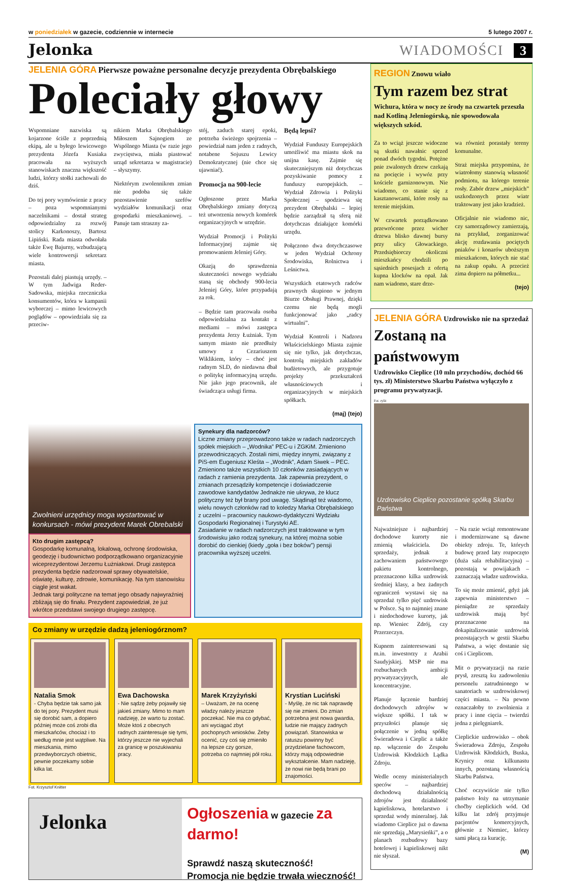w poniedziałek w gazecie, codziennie w internecie 5 lutego 2007 r.
Jelonka WIADOMOŚCI 3
JELENIA GÓRA Pierwsze poważne personalne decyzje prezydenta Obrębalskiego
Poleciały głowy
Wspomniane nazwiska są kojarzone ściśle z poprzednią ekipą, ale u byłego lewicowego prezydenta Józefa Kusiaka pracowała na wyższych stanowiskach znaczna większość ludzi, którzy stołki zachowali do dziś.
Do tej pory wymówienie z pracy – poza wspomnianymi naczelnikami – dostał strateg odpowiedzialny za rozwój stolicy Karkonoszy, Bartosz Lipiński. Rada miasta odwołała także Ewę Bajurny, wzbudzającą wiele kontrowersji sekretarz miasta.
Pozostali dalej piastują urzędy. – W tym Jadwiga Reder-Sadowska, miejska rzeczniczka konsumentów, która w kampanii wyborczej – mimo lewicowych poglądów – opowiedziała się za przeciw-
nikiem Marka Obrębalskiego Miłoszem Sajnogiem ze Wspólnego Miasta (w razie jego zwycięstwa, miała piastować urząd sekretarza w magistracie) – słyszymy.
Niektórym zwolennikom zmian nie podoba się także pozostawienie szefów wydziałów komunikacji oraz gospodarki mieszkaniowej. – Panuje tam straszny za-
stój, zaduch starej epoki, potrzeba świeżego spojrzenia – powiedział nam jeden z radnych, notabene Sojuszu Lewicy Demokratycznej (nie chce się ujawniać).
Promocja na 900-lecie
Ogłoszone przez Marka Obrębalskiego zmiany dotyczą też utworzenia nowych komórek organizacyjnych w urzędzie.
Wydział Promocji i Polityki Informacyjnej zajmie się promowaniem Jeleniej Góry.
Okazją do sprawdzenia skuteczności nowego wydziału staną się obchody 900-lecia Jeleniej Góry, które przypadają za rok.
– Będzie tam pracowała osoba odpowiedzialna za kontakt z mediami – mówi zastępca prezydenta Jerzy Łużniak. Tym samym miasto nie przedłuży umowy z Cezariuszem Wiklikiem, który – choć jest radnym SLD, do niedawna dbał o politykę informacyjną urzędu. Nie jako jego pracownik, ale świadcząca usługi firma.
Będą lepsi?
Wydział Funduszy Europejskich umożliwić ma miastu skok na unijna kasę. Zajmie się skuteczniejszym niż dotychczas pozyskiwanie pomocy z funduszy europejskich. – Wydział Zdrowia i Polityki Społecznej – spodziewa się prezydent Obrębalski – lepiej będzie zarządzał tą sferą niż dotychczas działające komórki urzędu.
Połączono dwa dotychczasowe w jeden Wydział Ochrony Środowiska, Rolnictwa i Leśnictwa.
Wszystkich etatowych radców prawnych skupiono w jednym Biurze Obsługi Prawnej, dzięki czemu nie będą mogli funkcjonować jako „radcy wirtualni”.
Wydział Kontroli i Nadzoru Właścicielskiego Miasta zajmie się nie tylko, jak dotychczas, kontrolą miejskich zakładów budżetowych, ale przygotuje projekty przekształceń własnościowych i organizacyjnych w miejskich spółkach.
(maj) (tejo)
Zwolnieni urzędnicy moga wystartować w konkursach - mówi prezydent Marek Obrebalski
Kto drugim zastępcą?
Gospodarkę komunalną, lokalową, ochronę środowiska, geodezję i budownictwo podporządkowano organizacyjnie wiceprezydentowi Jerzemu Łużniakowi. Drugi zastępca prezydenta będzie nadzorował sprawy obywatelskie, oświatę, kulturę, zdrowie, komunikację. Na tym stanowisku ciągle jest wakat.
Jednak targi polityczne na temat jego obsady najwyraźniej zbliżają się do finału. Prezydent zapowiedział, że już wkrótce przedstawi swojego drugiego zastępcę.
Synekury dla nadzorców?
Liczne zmiany przeprowadzono także w radach nadzorczych spółek miejskich – „Wodnika” PEC-u i ZGKiM. Zmieniono przewodniczących. Zostali nimi, między innymi, związany z PiS-em Eugeniusz Kleśta – „Wodnik”, Adam Siwek – PEC. Zmieniono także wszystkich 10 członków zasiadających w radach z ramienia prezydenta. Jak zapewnia prezydent, o zmianach przesądziły kompetencje i doświadczenie zawodowe kandydatów Jednakże nie ukrywa, że klucz polityczny też był brany pod uwagę. Skądinąd też wiadomo, wielu nowych członków rad to koledzy Marka Obrębalskiego z uczelni – pracownicy naukowo-dydaktyczni Wydziału Gospodarki Regionalnej i Turystyki AE.
Zasiadanie w radach nadzorczych jest traktowane w tym środowisku jako rodzaj synekury, na której można sobie dorobić do cienkiej (kiedy „goła i bez boków”) pensji pracownika wyższej uczelni.
Co zmiany w urzędzie dadzą jeleniogórznom?
Natalia Smok
- Chyba będzie tak samo jak do tej pory. Prezydent musi się dorobić sam, a dopiero później może coś zrobi dla mieszkańców, chociaż i to według mnie jest wątpliwe. Na mieszkania, mimo przedwyborczych obietnic, pewnie poczekamy sobie kilka lat.
Ewa Dachowska
- Nie sądzę żeby pojawiły się jakieś zmiany. Mimo to mam nadzieję, że warto tu zostać. Może ktoś z obecnych radnych zainteresuje się tymi, którzy jeszcze nie wyjechali za granicę w poszukiwaniu pracy.
Marek Krzyżyński
– Uważam, że na ocenę władzy należy jeszcze poczekać. Nie ma co gdybać, ani wyciągać zbyt pochopnych wniosków. Żeby ocenić, czy coś się zmieniło na lepsze czy gorsze, potrzeba co najmniej pół roku.
Krystian Luciński
- Myślę, że nic tak naprawdę się nie zmieni. Do zmian potrzebna jest nowa gwardia, ludzie nie mający żadnych powiązań. Stanowiska w ratuszu powinny być przydzielane fachowcom, którzy mają odpowiednie wykształcenie. Mam nadzieję, że nowi nie będą brani po znajomości.
Fot. Krzysztof Knitter
Jelonka
Ogłoszenia w gazecie za darmo!
Sprawdź naszą skuteczność!
Promocja nie będzie trwała wieczność!
REGION Znowu wiało
Tym razem bez strat
Wichura, która w nocy ze środy na czwartek przeszła nad Kotliną Jeleniogórską, nie spowodowała większych szkód.
Za to wciąż jeszcze widoczne są skutki nawałnic sprzed ponad dwóch tygodni. Potężne pnie zwalonych drzew czekają na pocięcie i wywóz przy kościele garnizonowym. Nie wiadomo, co stanie się z kasztanowcami, które rosły na terenie miejskim.
W czwartek porządkowano przewrócone przez wicher drzewa blisko dawnej bursy przy ulicy Głowackiego. Przedsiębiorczy okoliczni mieszkańcy chodzili po sąsiednich posesjach z ofertą kupna klocków na opał. Jak nam wiadomo, stare drze-
wa również porastały tereny komunalne.
Straż miejska przypomina, że wiatrołomy stanowią własność podmiotu, na którego terenie rosły. Zabór drzew „miejskich” uszkodzonych przez wiatr traktowany jest jako kradzież.
Oficjalnie nie wiadomo nic, czy samorządowcy zamierzają, na przykład, zorganizować akcję rozdawania pociętych pniaków i konarów uboższym mieszkańcom, których nie stać na zakup opału. A przecież zima dopiero na półmetku...
(tejo)
JELENIA GÓRA Uzdrowisko nie na sprzedaż
Zostaną na państwowym
Uzdrowisko Cieplice (10 mln przychodów, dochód 66 tys. zł) Ministerstwo Skarbu Państwa wyłączyło z programu prywatyzacji.
Fot. rylit
Uzdrowisko Cieplice pozostanie spółką Skarbu Państwa
Najważniejsze i najbardziej dochodowe kurorty nie zmienią właściciela. Do sprzedaży, jednak z zachowaniem państwowego pakietu kontrolnego, przeznaczono kilka uzdrowisk średniej klasy, a bez żadnych ograniczeń wystawi się na sprzedaż tylko pięć uzdrowisk w Polsce. Są to najmniej znane i niedochodowe kurorty, jak np. Wieniec Zdrój, czy Przerzeczyn.
Kupnem zainteresowani są m.in. inwestorzy z Arabii Saudyjskiej. MSP nie ma rozbuchanych ambicji prywatyzacyjnych, ale koncentracyjne.
Planuje łączenie bardziej dochodowych zdrojów w większe spółki. I tak w przyszłości planuje się połączenie w jedną spółkę Świeradowa i Cieplic a także np. włączenie do Zespołu Uzdrowisk Kłodzkich Lądka Zdroju.
Wedle oceny ministerialnych speców – najbardziej dochodową działalnością zdrojów jest działalność kąpieliskowa, hotelarstwo i sprzedaż wody mineralnej. Jak wiadomo Cieplice już o dawna nie sprzedają „Marysieńki”, a o planach rozbudowy bazy hotelowej i kąpieliskowej nikt nie słyszał.
– Na razie wciąż remontowane i modernizowane są dawne obiekty zdroju. Te, których budowę przed laty rozpoczęto (duża sala rehabilitacyjna) – pozostają w powijakach – zaznaczają władze uzdrowiska.
To się może zmienić, gdyż jak zapewnia ministerstwo – pieniądze ze sprzedaży uzdrowisk mają być przeznaczone na dokapitalizowanie uzdrowisk pozostających w gestii Skarbu Państwa, a więc dostanie się coś i Cieplicom.
Mit o prywatyzacji na razie prysł, zresztą ku zadowoleniu personelu zatrudnionego w sanatoriach w uzdrowiskowej części miasta. – Na pewno oznaczałoby to zwolnienia z pracy i inne cięcia – twierdzi jedna z pielęgniarek.
Cieplickie uzdrowisko – obok Świeradowa Zdroju, Zespołu Uzdrowisk Kłodzkich, Buska, Krynicy oraz kilkunastu innych, pozostaną własnością Skarbu Państwa.
Choć oczywiście nie tylko państwo łoży na utrzymanie chočby cieplickich wód. Od kilku lat zdrój przyjmuje pacjentów komercyjnych, głównie z Niemiec, którzy sami płacą za kurację.
(M)